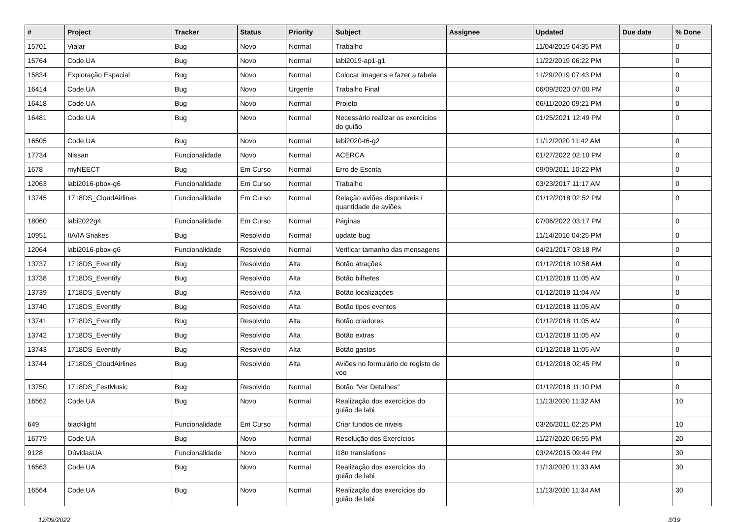| # | Project | Tracker | Status | Priority | Subject | Assignee | Updated | Due date | % Done |
| --- | --- | --- | --- | --- | --- | --- | --- | --- | --- |
| 15701 | Viajar | Bug | Novo | Normal | Trabalho | | 11/04/2019 04:35 PM | | 0 |
| 15764 | Code.UA | Bug | Novo | Normal | labi2019-ap1-g1 | | 11/22/2019 06:22 PM | | 0 |
| 15834 | Exploração Espacial | Bug | Novo | Normal | Colocar imagens e fazer a tabela | | 11/29/2019 07:43 PM | | 0 |
| 16414 | Code.UA | Bug | Novo | Urgente | Trabalho Final | | 06/09/2020 07:00 PM | | 0 |
| 16418 | Code.UA | Bug | Novo | Normal | Projeto | | 06/11/2020 09:21 PM | | 0 |
| 16481 | Code.UA | Bug | Novo | Normal | Necessário realizar os exercícios do guião | | 01/25/2021 12:49 PM | | 0 |
| 16505 | Code.UA | Bug | Novo | Normal | labi2020-t6-g2 | | 11/12/2020 11:42 AM | | 0 |
| 17734 | Nissan | Funcionalidade | Novo | Normal | ACERCA | | 01/27/2022 02:10 PM | | 0 |
| 1678 | myNEECT | Bug | Em Curso | Normal | Erro de Escrita | | 09/09/2011 10:22 PM | | 0 |
| 12063 | labi2016-pbox-g6 | Funcionalidade | Em Curso | Normal | Trabalho | | 03/23/2017 11:17 AM | | 0 |
| 13745 | 1718DS_CloudAirlines | Funcionalidade | Em Curso | Normal | Relação aviões disponiveis / quantidade de aviões | | 01/12/2018 02:52 PM | | 0 |
| 18060 | labi2022g4 | Funcionalidade | Em Curso | Normal | Páginas | | 07/06/2022 03:17 PM | | 0 |
| 10951 | IIA/IA Snakes | Bug | Resolvido | Normal | update bug | | 11/14/2016 04:25 PM | | 0 |
| 12064 | labi2016-pbox-g6 | Funcionalidade | Resolvido | Normal | Verificar tamanho das mensagens | | 04/21/2017 03:18 PM | | 0 |
| 13737 | 1718DS_Eventify | Bug | Resolvido | Alta | Botão atrações | | 01/12/2018 10:58 AM | | 0 |
| 13738 | 1718DS_Eventify | Bug | Resolvido | Alta | Botão bilhetes | | 01/12/2018 11:05 AM | | 0 |
| 13739 | 1718DS_Eventify | Bug | Resolvido | Alta | Botão localizações | | 01/12/2018 11:04 AM | | 0 |
| 13740 | 1718DS_Eventify | Bug | Resolvido | Alta | Botão tipos eventos | | 01/12/2018 11:05 AM | | 0 |
| 13741 | 1718DS_Eventify | Bug | Resolvido | Alta | Botão criadores | | 01/12/2018 11:05 AM | | 0 |
| 13742 | 1718DS_Eventify | Bug | Resolvido | Alta | Botão extras | | 01/12/2018 11:05 AM | | 0 |
| 13743 | 1718DS_Eventify | Bug | Resolvido | Alta | Botão gastos | | 01/12/2018 11:05 AM | | 0 |
| 13744 | 1718DS_CloudAirlines | Bug | Resolvido | Alta | Aviões no formulário de registo de voo | | 01/12/2018 02:45 PM | | 0 |
| 13750 | 1718DS_FestMusic | Bug | Resolvido | Normal | Botão "Ver Detalhes" | | 01/12/2018 11:10 PM | | 0 |
| 16562 | Code.UA | Bug | Novo | Normal | Realização dos exercícios do guião de labi | | 11/13/2020 11:32 AM | | 10 |
| 649 | blacklight | Funcionalidade | Em Curso | Normal | Criar fundos de niveis | | 03/26/2011 02:25 PM | | 10 |
| 16779 | Code.UA | Bug | Novo | Normal | Resolução dos Exercícios | | 11/27/2020 06:55 PM | | 20 |
| 9128 | DúvidasUA | Funcionalidade | Novo | Normal | i18n translations | | 03/24/2015 09:44 PM | | 30 |
| 16563 | Code.UA | Bug | Novo | Normal | Realização dos exercícios do guião de labi | | 11/13/2020 11:33 AM | | 30 |
| 16564 | Code.UA | Bug | Novo | Normal | Realização dos exercícios do guião de labi | | 11/13/2020 11:34 AM | | 30 |
12/09/2022 3/19